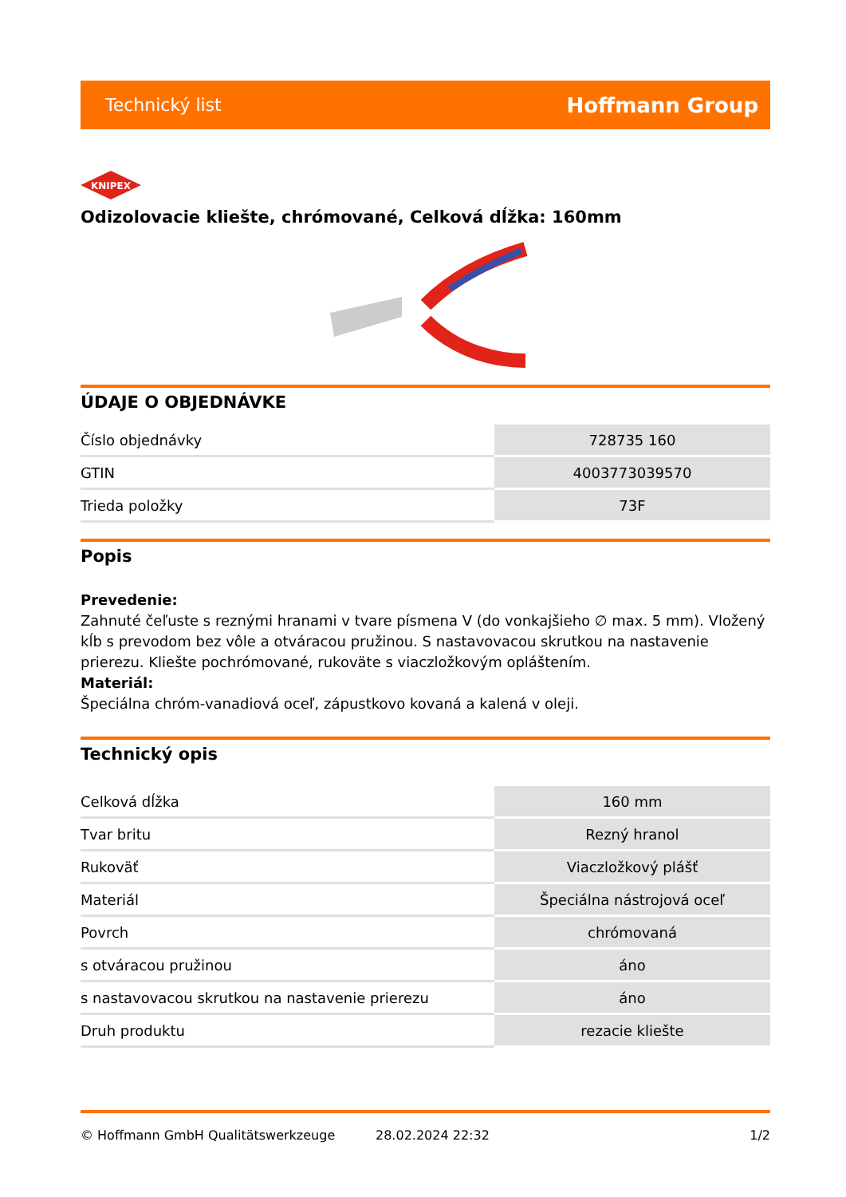Technický list Hoffmann Group
KNIPEX
Odizolovacie kliešte, chrómované, Celková dĺžka: 160mm
ÚDAJE O OBJEDNÁVKE
| Číslo objednávky | 728735 160 |
| GTIN | 4003773039570 |
| Trieda položky | 73F |
Popis
Prevedenie:
Zahnuté čeľuste s reznými hranami v tvare písmena V (do vonkajšieho ∅ max. 5 mm). Vložený kĺb s prevodom bez vôle a otváracou pružinou. S nastavovacou skrutkou na nastavenie prierezu. Kliešte pochrómované, rukoväte s viaczložkovým opláštením.
Materiál:
Špeciálna chróm-vanadiová oceľ, zápustkovo kovaná a kalená v oleji.
Technický opis
| Celková dĺžka | 160 mm |
| Tvar britu | Rezný hranol |
| Rukoväť | Viaczložkový plášť |
| Materiál | Špeciálna nástrojová oceľ |
| Povrch | chrómovaná |
| s otváracou pružinou | áno |
| s nastavovacou skrutkou na nastavenie prierezu | áno |
| Druh produktu | rezacie kliešte |
© Hoffmann GmbH Qualitätswerkzeuge 28.02.2024 22:32 1/2